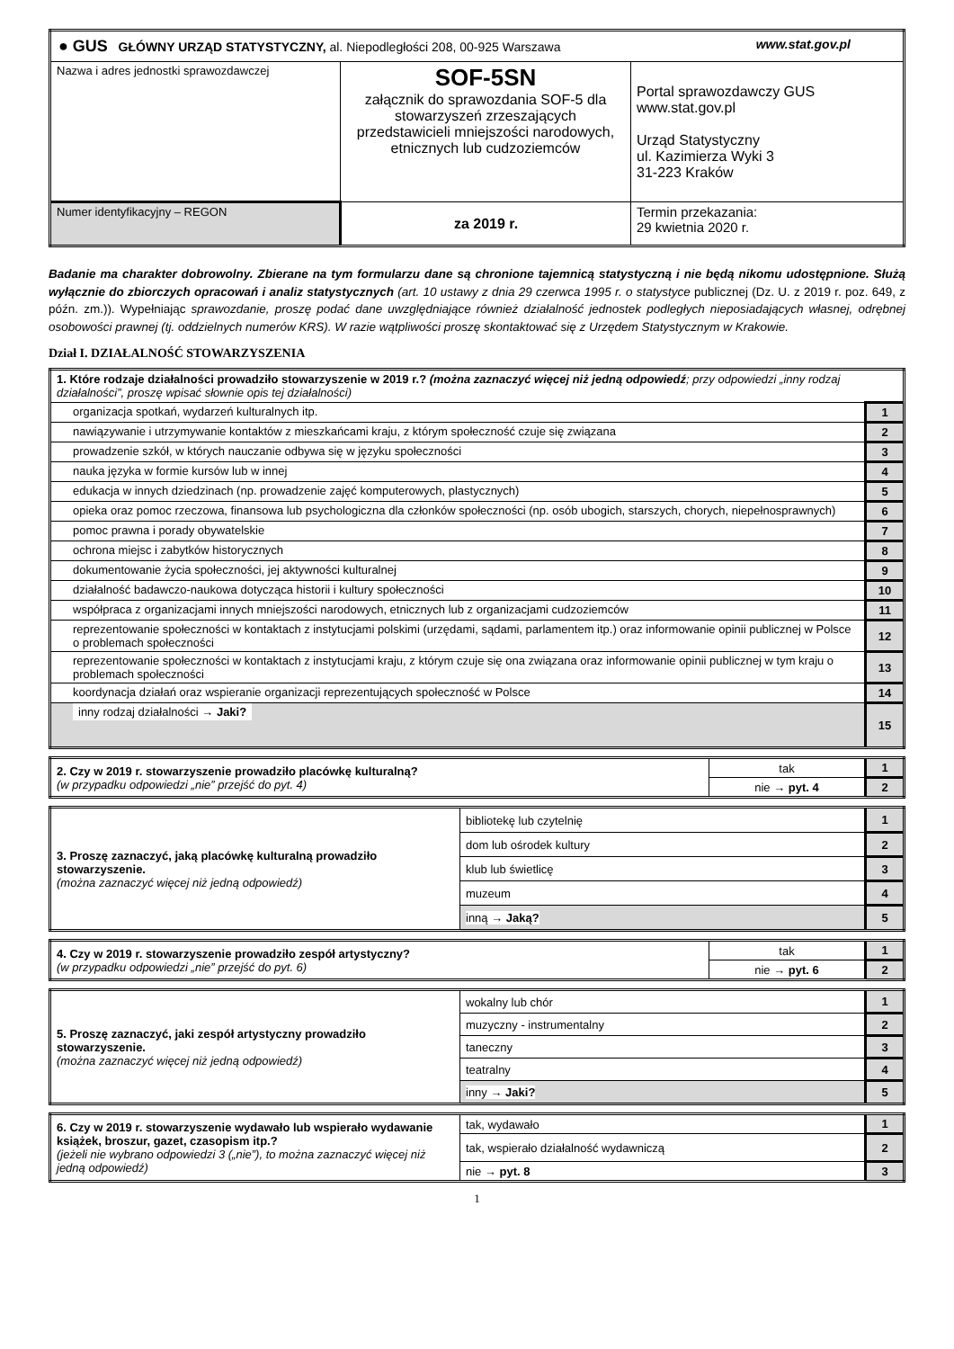| ● GUS GŁÓWNY URZĄD STATYSTYCZNY, al. Niepodległości 208, 00-925 Warszawa www.stat.gov.pl | | |
| Nazwa i adres jednostki sprawozdawczej | SOF-5SN załącznik do sprawozdania SOF-5 dla stowarzyszeń zrzeszających przedstawicieli mniejszości narodowych, etnicznych lub cudzoziemców | Portal sprawozdawczy GUS www.stat.gov.pl Urząd Statystyczny ul. Kazimierza Wyki 3 31-223 Kraków |
| Numer identyfikacyjny – REGON | za 2019 r. | Termin przekazania: 29 kwietnia 2020 r. |
Badanie ma charakter dobrowolny. Zbierane na tym formularzu dane są chronione tajemnicą statystyczną i nie będą nikomu udostępnione. Służą wyłącznie do zbiorczych opracowań i analiz statystycznych (art. 10 ustawy z dnia 29 czerwca 1995 r. o statystyce publicznej (Dz. U. z 2019 r. poz. 649, z późn. zm.)). Wypełniając sprawozdanie, proszę podać dane uwzględniające również działalność jednostek podległych nieposiadających własnej, odrębnej osobowości prawnej (tj. oddzielnych numerów KRS). W razie wątpliwości proszę skontaktować się z Urzędem Statystycznym w Krakowie.
Dział I. DZIAŁALNOŚĆ STOWARZYSZENIA
| 1. Które rodzaje działalności prowadziło stowarzyszenie w 2019 r.? (można zaznaczyć więcej niż jedną odpowiedź ; przy odpowiedzi „inny rodzaj działalności”, proszę wpisać słownie opis tej działalności) | |
| organizacja spotkań, wydarzeń kulturalnych itp. | 1 |
| nawiązywanie i utrzymywanie kontaktów z mieszkańcami kraju, z którym społeczność czuje się związana | 2 |
| prowadzenie szkół, w których nauczanie odbywa się w języku społeczności | 3 |
| nauka języka w formie kursów lub w innej | 4 |
| edukacja w innych dziedzinach (np. prowadzenie zajęć komputerowych, plastycznych) | 5 |
| opieka oraz pomoc rzeczowa, finansowa lub psychologiczna dla członków społeczności (np. osób ubogich, starszych, chorych, niepełnosprawnych) | 6 |
| pomoc prawna i porady obywatelskie | 7 |
| ochrona miejsc i zabytków historycznych | 8 |
| dokumentowanie życia społeczności, jej aktywności kulturalnej | 9 |
| działalność badawczo-naukowa dotycząca historii i kultury społeczności | 10 |
| współpraca z organizacjami innych mniejszości narodowych, etnicznych lub z organizacjami cudzoziemców | 11 |
| reprezentowanie społeczności w kontaktach z instytucjami polskimi (urzędami, sądami, parlamentem itp.) oraz informowanie opinii publicznej w Polsce o problemach społeczności | 12 |
| reprezentowanie społeczności w kontaktach z instytucjami kraju, z którym czuje się ona związana oraz informowanie opinii publicznej w tym kraju o problemach społeczności | 13 |
| koordynacja działań oraz wspieranie organizacji reprezentujących społeczność w Polsce | 14 |
| inny rodzaj działalności → Jaki? | 15 |
| 2. Czy w 2019 r. stowarzyszenie prowadziło placówkę kulturalną? (w przypadku odpowiedzi „nie” przejść do pyt. 4) | tak | 1 |
| | nie → pyt. 4 | 2 |
| 3. Proszę zaznaczyć, jaką placówkę kulturalną prowadziło stowarzyszenie. (można zaznaczyć więcej niż jedną odpowiedź) | bibliotekę lub czytelnię | 1 |
| | dom lub ośrodek kultury | 2 |
| | klub lub świetlicę | 3 |
| | muzeum | 4 |
| | inną → Jaką? | 5 |
| 4. Czy w 2019 r. stowarzyszenie prowadziło zespół artystyczny? (w przypadku odpowiedzi „nie” przejść do pyt. 6) | tak | 1 |
| | nie → pyt. 6 | 2 |
| 5. Proszę zaznaczyć, jaki zespół artystyczny prowadziło stowarzyszenie. (można zaznaczyć więcej niż jedną odpowiedź) | wokalny lub chór | 1 |
| | muzyczny - instrumentalny | 2 |
| | taneczny | 3 |
| | teatralny | 4 |
| | inny → Jaki? | 5 |
| 6. Czy w 2019 r. stowarzyszenie wydawało lub wspierało wydawanie książek, broszur, gazet, czasopism itp.? (jeżeli nie wybrano odpowiedzi 3 („nie”), to można zaznaczyć więcej niż jedną odpowiedź) | tak, wydawało | 1 |
| | tak, wspierało działalność wydawniczą | 2 |
| | nie → pyt. 8 | 3 |
1